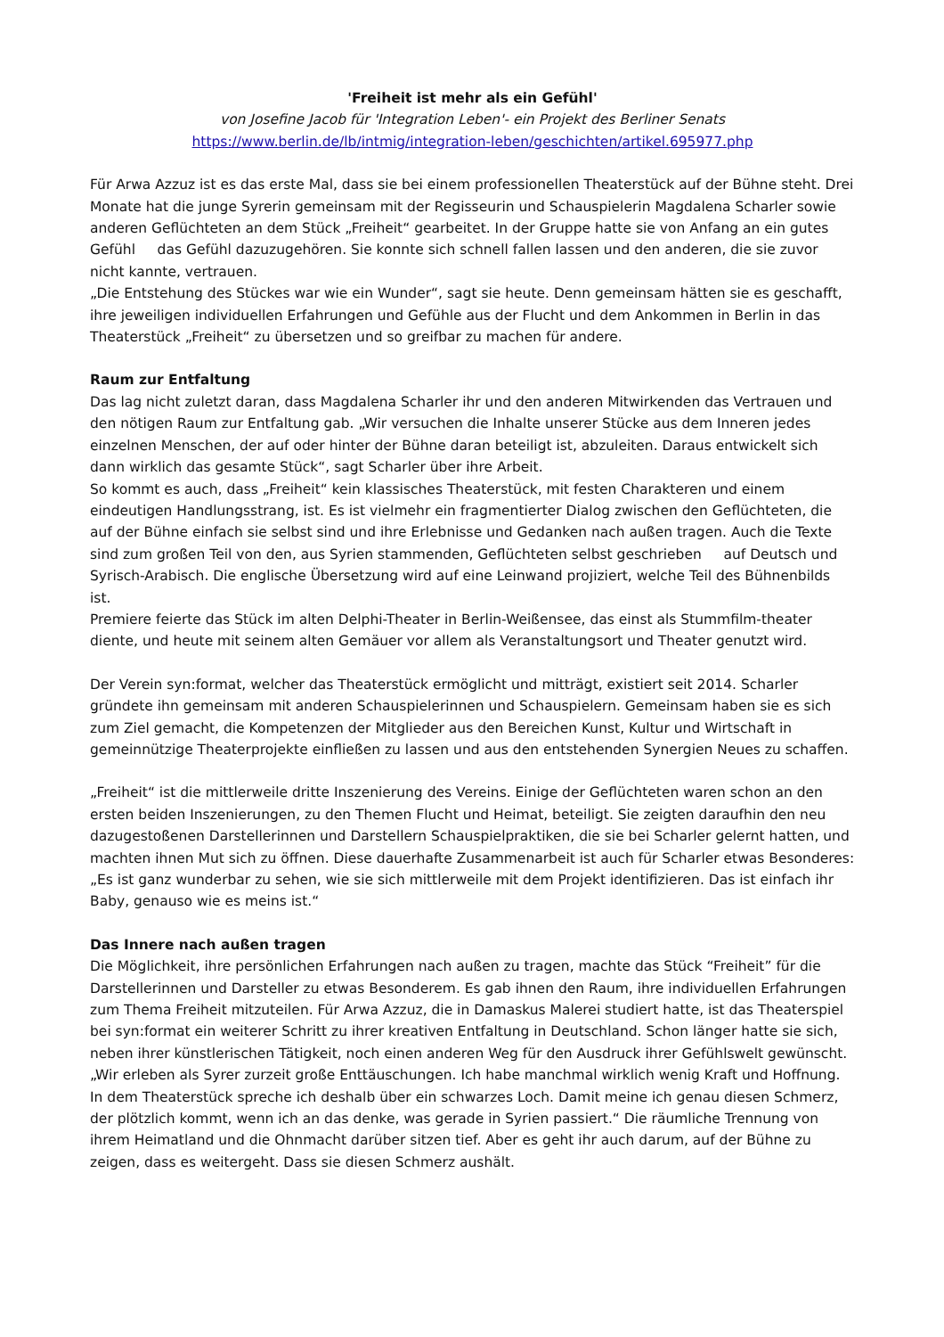'Freiheit ist mehr als ein Gefühl'
von Josefine Jacob für 'Integration Leben'- ein Projekt des Berliner Senats
https://www.berlin.de/lb/intmig/integration-leben/geschichten/artikel.695977.php
Für Arwa Azzuz ist es das erste Mal, dass sie bei einem professionellen Theaterstück auf der Bühne steht. Drei Monate hat die junge Syrerin gemeinsam mit der Regisseurin und Schauspielerin Magdalena Scharler sowie anderen Geflüchteten an dem Stück „Freiheit“ gearbeitet. In der Gruppe hatte sie von Anfang an ein gutes Gefühl das Gefühl dazuzugehören. Sie konnte sich schnell fallen lassen und den anderen, die sie zuvor nicht kannte, vertrauen.
„Die Entstehung des Stückes war wie ein Wunder“, sagt sie heute. Denn gemeinsam hätten sie es geschafft, ihre jeweiligen individuellen Erfahrungen und Gefühle aus der Flucht und dem Ankommen in Berlin in das Theaterstück „Freiheit“ zu übersetzen und so greifbar zu machen für andere.
Raum zur Entfaltung
Das lag nicht zuletzt daran, dass Magdalena Scharler ihr und den anderen Mitwirkenden das Vertrauen und den nötigen Raum zur Entfaltung gab. „Wir versuchen die Inhalte unserer Stücke aus dem Inneren jedes einzelnen Menschen, der auf oder hinter der Bühne daran beteiligt ist, abzuleiten. Daraus entwickelt sich dann wirklich das gesamte Stück“, sagt Scharler über ihre Arbeit.
So kommt es auch, dass „Freiheit“ kein klassisches Theaterstück, mit festen Charakteren und einem eindeutigen Handlungsstrang, ist. Es ist vielmehr ein fragmentierter Dialog zwischen den Geflüchteten, die auf der Bühne einfach sie selbst sind und ihre Erlebnisse und Gedanken nach außen tragen. Auch die Texte sind zum großen Teil von den, aus Syrien stammenden, Geflüchteten selbst geschrieben auf Deutsch und Syrisch-Arabisch. Die englische Übersetzung wird auf eine Leinwand projiziert, welche Teil des Bühnenbilds ist.
Premiere feierte das Stück im alten Delphi-Theater in Berlin-Weißensee, das einst als Stummfilm-theater diente, und heute mit seinem alten Gemäuer vor allem als Veranstaltungsort und Theater genutzt wird.
Der Verein syn:format, welcher das Theaterstück ermöglicht und mitträgt, existiert seit 2014. Scharler gründete ihn gemeinsam mit anderen Schauspielerinnen und Schauspielern. Gemeinsam haben sie es sich zum Ziel gemacht, die Kompetenzen der Mitglieder aus den Bereichen Kunst, Kultur und Wirtschaft in gemeinnützige Theaterprojekte einfließen zu lassen und aus den entstehenden Synergien Neues zu schaffen.
„Freiheit“ ist die mittlerweile dritte Inszenierung des Vereins. Einige der Geflüchteten waren schon an den ersten beiden Inszenierungen, zu den Themen Flucht und Heimat, beteiligt. Sie zeigten daraufhin den neu dazugestoßenen Darstellerinnen und Darstellern Schauspielpraktiken, die sie bei Scharler gelernt hatten, und machten ihnen Mut sich zu öffnen. Diese dauerhafte Zusammenarbeit ist auch für Scharler etwas Besonderes: „Es ist ganz wunderbar zu sehen, wie sie sich mittlerweile mit dem Projekt identifizieren. Das ist einfach ihr Baby, genauso wie es meins ist.“
Das Innere nach außen tragen
Die Möglichkeit, ihre persönlichen Erfahrungen nach außen zu tragen, machte das Stück “Freiheit” für die Darstellerinnen und Darsteller zu etwas Besonderem. Es gab ihnen den Raum, ihre individuellen Erfahrungen zum Thema Freiheit mitzuteilen. Für Arwa Azzuz, die in Damaskus Malerei studiert hatte, ist das Theaterspiel bei syn:format ein weiterer Schritt zu ihrer kreativen Entfaltung in Deutschland. Schon länger hatte sie sich, neben ihrer künstlerischen Tätigkeit, noch einen anderen Weg für den Ausdruck ihrer Gefühlswelt gewünscht.
„Wir erleben als Syrer zurzeit große Enttäuschungen. Ich habe manchmal wirklich wenig Kraft und Hoffnung. In dem Theaterstück spreche ich deshalb über ein schwarzes Loch. Damit meine ich genau diesen Schmerz, der plötzlich kommt, wenn ich an das denke, was gerade in Syrien passiert.“ Die räumliche Trennung von ihrem Heimatland und die Ohnmacht darüber sitzen tief. Aber es geht ihr auch darum, auf der Bühne zu zeigen, dass es weitergeht. Dass sie diesen Schmerz aushält.